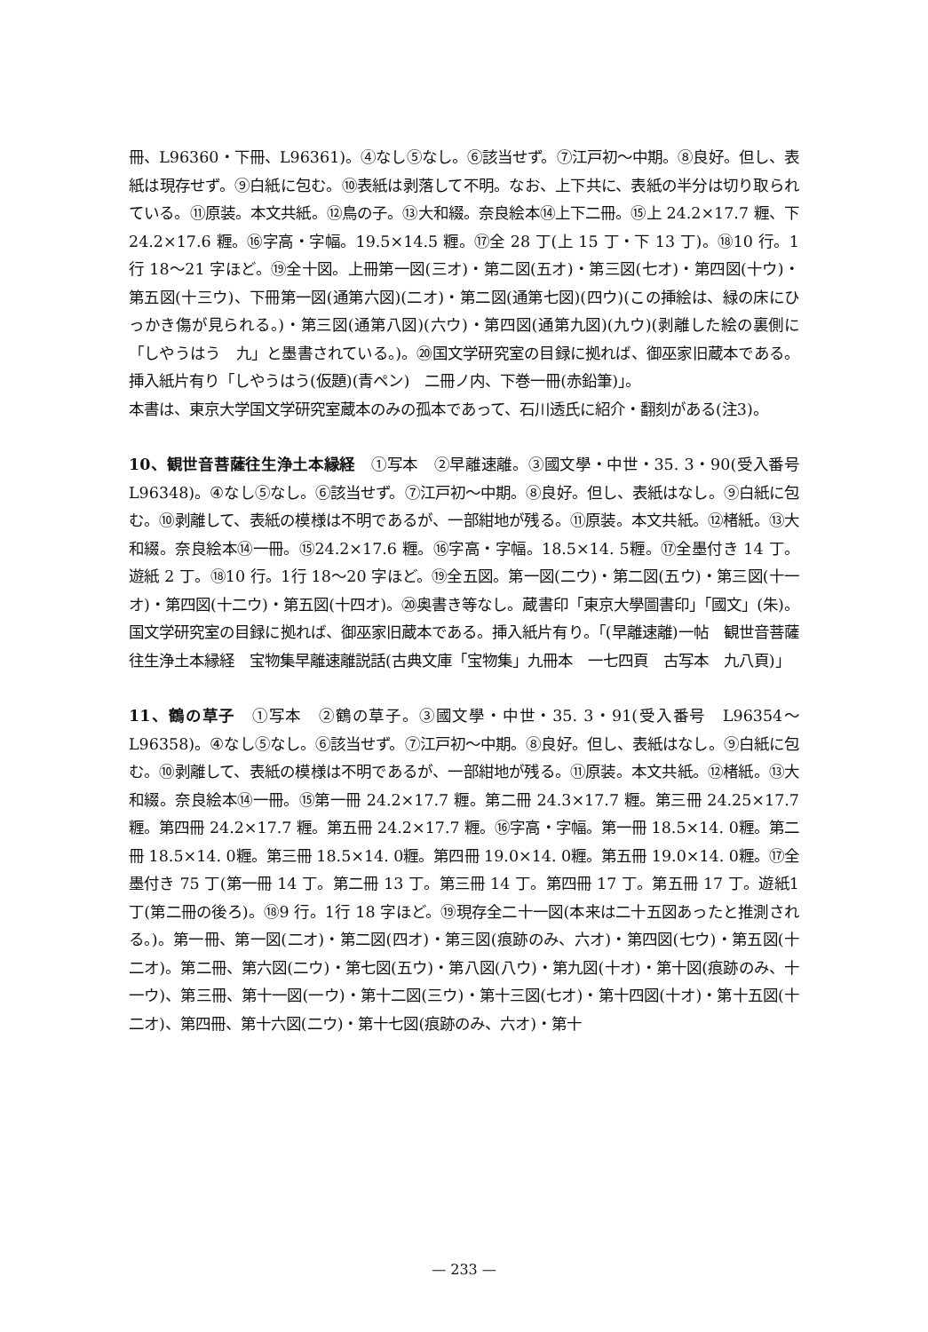冊、L96360・下冊、L96361)。④なし⑤なし。⑥該当せず。⑦江戸初～中期。⑧良好。但し、表紙は現存せず。⑨白紙に包む。⑩表紙は剥落して不明。なお、上下共に、表紙の半分は切り取られている。⑪原装。本文共紙。⑫鳥の子。⑬大和綴。奈良絵本⑭上下二冊。⑮上 24.2×17.7 糎、下 24.2×17.6 糎。⑯字高・字幅。19.5×14.5 糎。⑰全 28 丁(上 15 丁・下 13 丁)。⑱10 行。1行 18～21 字ほど。⑲全十図。上冊第一図(三オ)・第二図(五オ)・第三図(七オ)・第四図(十ウ)・第五図(十三ウ)、下冊第一図(通第六図)(二オ)・第二図(通第七図)(四ウ)(この挿絵は、緑の床にひっかき傷が見られる。)・第三図(通第八図)(六ウ)・第四図(通第九図)(九ウ)(剥離した絵の裏側に「しやうはう　九」と墨書されている。)。⑳国文学研究室の目録に拠れば、御巫家旧蔵本である。挿入紙片有り「しやうはう(仮題)(青ペン)　二冊ノ内、下巻一冊(赤鉛筆)」。
本書は、東京大学国文学研究室蔵本のみの孤本であって、石川透氏に紹介・翻刻がある(注3)。
10、観世音菩薩往生浄土本縁経　①写本　②早離速離。③國文學・中世・35. 3・90(受入番号　L96348)。④なし⑤なし。⑥該当せず。⑦江戸初～中期。⑧良好。但し、表紙はなし。⑨白紙に包む。⑩剥離して、表紙の模様は不明であるが、一部紺地が残る。⑪原装。本文共紙。⑫楮紙。⑬大和綴。奈良絵本⑭一冊。⑮24.2×17.6 糎。⑯字高・字幅。18.5×14. 5糎。⑰全墨付き 14 丁。遊紙 2 丁。⑱10 行。1行 18～20 字ほど。⑲全五図。第一図(二ウ)・第二図(五ウ)・第三図(十一オ)・第四図(十二ウ)・第五図(十四オ)。⑳奥書き等なし。蔵書印「東京大學圖書印」「國文」(朱)。国文学研究室の目録に拠れば、御巫家旧蔵本である。挿入紙片有り。「(早離速離)一帖　観世音菩薩往生浄土本縁経　宝物集早離速離説話(古典文庫「宝物集」九冊本　一七四頁　古写本　九八頁)」
11、鶴の草子　①写本　②鶴の草子。③國文學・中世・35. 3・91(受入番号　L96354～L96358)。④なし⑤なし。⑥該当せず。⑦江戸初～中期。⑧良好。但し、表紙はなし。⑨白紙に包む。⑩剥離して、表紙の模様は不明であるが、一部紺地が残る。⑪原装。本文共紙。⑫楮紙。⑬大和綴。奈良絵本⑭一冊。⑮第一冊 24.2×17.7 糎。第二冊 24.3×17.7 糎。第三冊 24.25×17.7 糎。第四冊 24.2×17.7 糎。第五冊 24.2×17.7 糎。⑯字高・字幅。第一冊 18.5×14. 0糎。第二冊 18.5×14. 0糎。第三冊 18.5×14. 0糎。第四冊 19.0×14. 0糎。第五冊 19.0×14. 0糎。⑰全墨付き 75 丁(第一冊 14 丁。第二冊 13 丁。第三冊 14 丁。第四冊 17 丁。第五冊 17 丁。遊紙1丁(第二冊の後ろ)。⑱9 行。1行 18 字ほど。⑲現存全二十一図(本来は二十五図あったと推測される。)。第一冊、第一図(二オ)・第二図(四オ)・第三図(痕跡のみ、六オ)・第四図(七ウ)・第五図(十二オ)。第二冊、第六図(二ウ)・第七図(五ウ)・第八図(八ウ)・第九図(十オ)・第十図(痕跡のみ、十一ウ)、第三冊、第十一図(一ウ)・第十二図(三ウ)・第十三図(七オ)・第十四図(十オ)・第十五図(十二オ)、第四冊、第十六図(二ウ)・第十七図(痕跡のみ、六オ)・第十
— 233 —